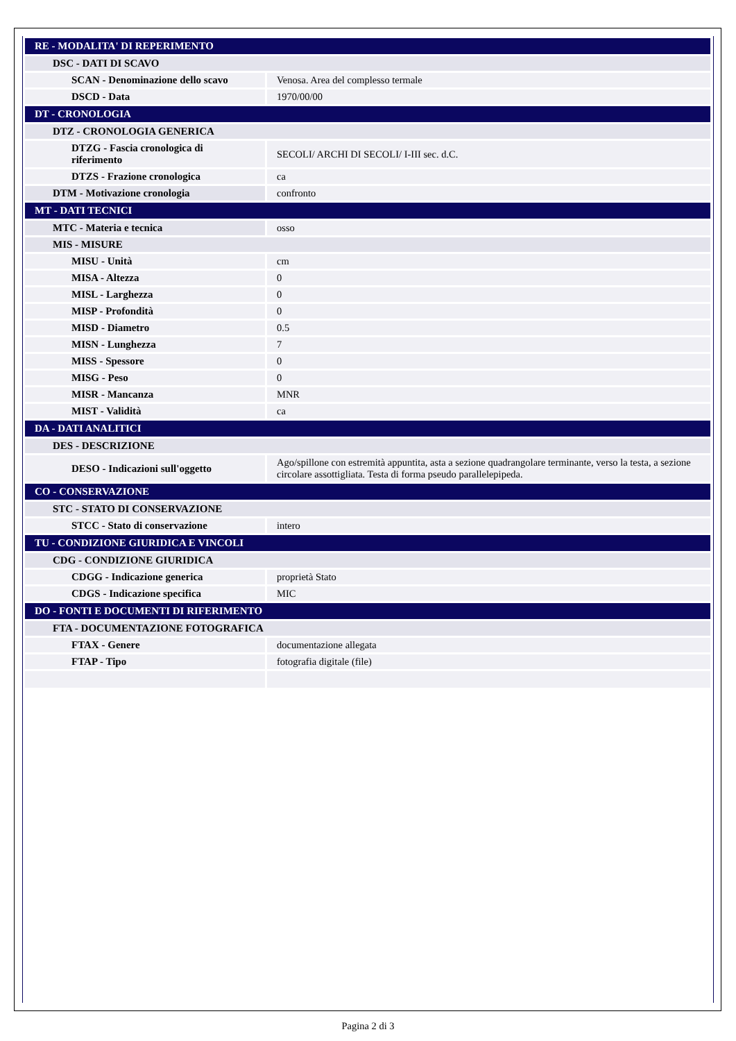| RE - MODALITA' DI REPERIMENTO | |
| DSC - DATI DI SCAVO | |
| SCAN - Denominazione dello scavo | Venosa. Area del complesso termale |
| DSCD - Data | 1970/00/00 |
| DT - CRONOLOGIA | |
| DTZ - CRONOLOGIA GENERICA | |
| DTZG - Fascia cronologica di riferimento | SECOLI/ ARCHI DI SECOLI/ I-III sec. d.C. |
| DTZS - Frazione cronologica | ca |
| DTM - Motivazione cronologia | confronto |
| MT - DATI TECNICI | |
| MTC - Materia e tecnica | osso |
| MIS - MISURE | |
| MISU - Unità | cm |
| MISA - Altezza | 0 |
| MISL - Larghezza | 0 |
| MISP - Profondità | 0 |
| MISD - Diametro | 0.5 |
| MISN - Lunghezza | 7 |
| MISS - Spessore | 0 |
| MISG - Peso | 0 |
| MISR - Mancanza | MNR |
| MIST - Validità | ca |
| DA - DATI ANALITICI | |
| DES - DESCRIZIONE | |
| DESO - Indicazioni sull'oggetto | Ago/spillone con estremità appuntita, asta a sezione quadrangolare terminante, verso la testa, a sezione circolare assottigliata. Testa di forma pseudo parallelepipeda. |
| CO - CONSERVAZIONE | |
| STC - STATO DI CONSERVAZIONE | |
| STCC - Stato di conservazione | intero |
| TU - CONDIZIONE GIURIDICA E VINCOLI | |
| CDG - CONDIZIONE GIURIDICA | |
| CDGG - Indicazione generica | proprietà Stato |
| CDGS - Indicazione specifica | MIC |
| DO - FONTI E DOCUMENTI DI RIFERIMENTO | |
| FTA - DOCUMENTAZIONE FOTOGRAFICA | |
| FTAX - Genere | documentazione allegata |
| FTAP - Tipo | fotografia digitale (file) |
Pagina 2 di 3